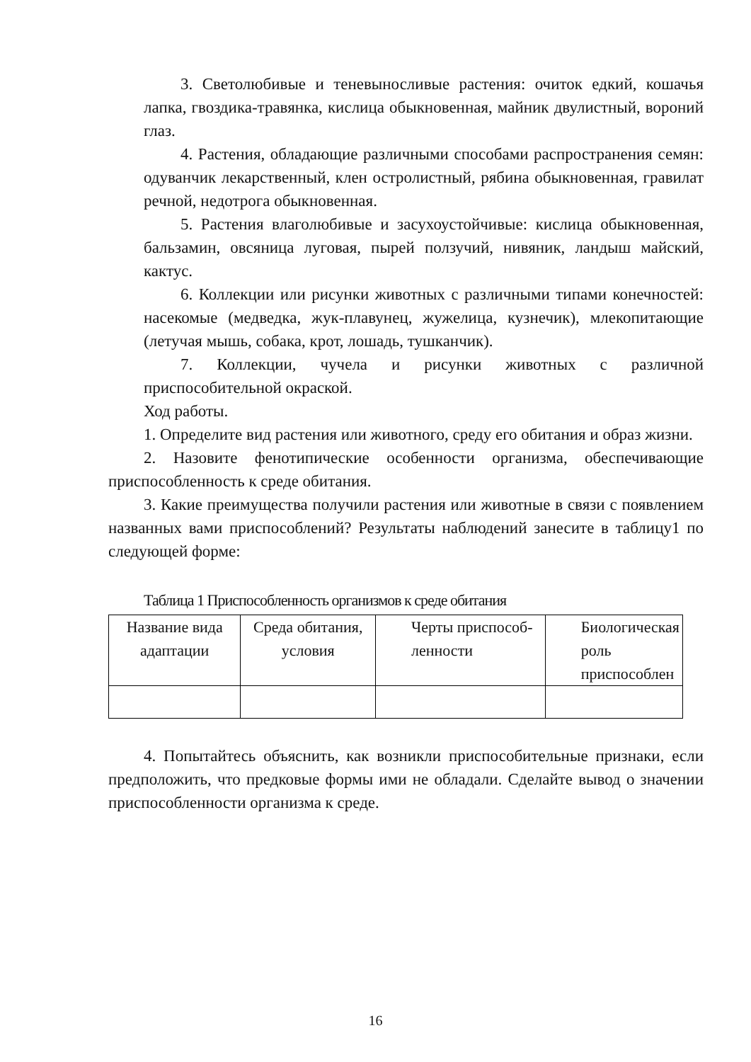3. Светолюбивые и теневыносливые растения: очиток едкий, кошачья лапка, гвоздика-травянка, кислица обыкновенная, майник двулистный, вороний глаз.
4. Растения, обладающие различными способами распространения семян: одуванчик лекарственный, клен остролистный, рябина обыкновенная, гравилат речной, недотрога обыкновенная.
5. Растения влаголюбивые и засухоустойчивые: кислица обыкновенная, бальзамин, овсяница луговая, пырей ползучий, нивяник, ландыш майский, кактус.
6. Коллекции или рисунки животных с различными типами конечностей: насекомые (медведка, жук-плавунец, жужелица, кузнечик), млекопитающие (летучая мышь, собака, крот, лошадь, тушканчик).
7. Коллекции, чучела и рисунки животных с различной приспособительной окраской.
Ход работы.
1. Определите вид растения или животного, среду его обитания и образ жизни.
2. Назовите фенотипические особенности организма, обеспечивающие приспособленность к среде обитания.
3. Какие преимущества получили растения или животные в связи с появлением названных вами приспособлений? Результаты наблюдений занесите в таблицу1 по следующей форме:
Таблица 1 Приспособленность организмов к среде обитания
| Название вида адаптации | Среда обитания, условия | Черты приспособ-ленности | Биологическая роль приспособлен |
4. Попытайтесь объяснить, как возникли приспособительные признаки, если предположить, что предковые формы ими не обладали. Сделайте вывод о значении приспособленности организма к среде.
16